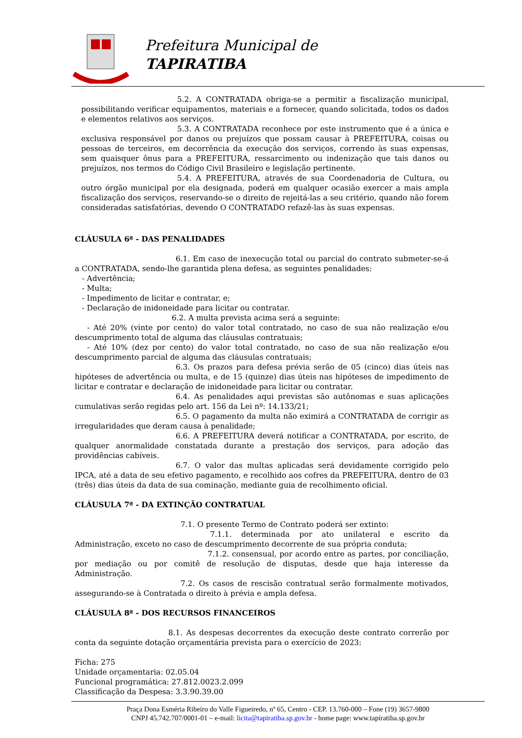Prefeitura Municipal de
TAPIRATIBA
5.2. A CONTRATADA obriga-se a permitir a fiscalização municipal, possibilitando verificar equipamentos, materiais e a fornecer, quando solicitada, todos os dados e elementos relativos aos serviços.
5.3. A CONTRATADA reconhece por este instrumento que é a única e exclusiva responsável por danos ou prejuízos que possam causar à PREFEITURA, coisas ou pessoas de terceiros, em decorrência da execução dos serviços, correndo às suas expensas, sem quaisquer ônus para a PREFEITURA, ressarcimento ou indenização que tais danos ou prejuízos, nos termos do Código Civil Brasileiro e legislação pertinente.
5.4. A PREFEITURA, através de sua Coordenadoria de Cultura, ou outro órgão municipal por ela designada, poderá em qualquer ocasião exercer a mais ampla fiscalização dos serviços, reservando-se o direito de rejeitá-las a seu critério, quando não forem consideradas satisfatórias, devendo O CONTRATADO refazê-las às suas expensas.
CLÁUSULA 6ª - DAS PENALIDADES
6.1. Em caso de inexecução total ou parcial do contrato submeter-se-á a CONTRATADA, sendo-lhe garantida plena defesa, as seguintes penalidades:
- Advertência;
- Multa;
- Impedimento de licitar e contratar, e;
- Declaração de inidoneidade para licitar ou contratar.
6.2. A multa prevista acima será a seguinte:
- Até 20% (vinte por cento) do valor total contratado, no caso de sua não realização e/ou descumprimento total de alguma das cláusulas contratuais;
- Até 10% (dez por cento) do valor total contratado, no caso de sua não realização e/ou descumprimento parcial de alguma das cláusulas contratuais;
6.3. Os prazos para defesa prévia serão de 05 (cinco) dias úteis nas hipóteses de advertência ou multa, e de 15 (quinze) dias úteis nas hipóteses de impedimento de licitar e contratar e declaração de inidoneidade para licitar ou contratar.
6.4. As penalidades aqui previstas são autônomas e suas aplicações cumulativas serão regidas pelo art. 156 da Lei nº: 14.133/21;
6.5. O pagamento da multa não eximirá a CONTRATADA de corrigir as irregularidades que deram causa à penalidade;
6.6. A PREFEITURA deverá notificar a CONTRATADA, por escrito, de qualquer anormalidade constatada durante a prestação dos serviços, para adoção das providências cabíveis.
6.7. O valor das multas aplicadas será devidamente corrigido pelo IPCA, até a data de seu efetivo pagamento, e recolhido aos cofres da PREFEITURA, dentro de 03 (três) dias úteis da data de sua cominação, mediante guia de recolhimento oficial.
CLÁUSULA 7ª - DA EXTINÇÃO CONTRATUAL
7.1. O presente Termo de Contrato poderá ser extinto:
7.1.1. determinada por ato unilateral e escrito da Administração, exceto no caso de descumprimento decorrente de sua própria conduta;
7.1.2. consensual, por acordo entre as partes, por conciliação, por mediação ou por comitê de resolução de disputas, desde que haja interesse da Administração.
7.2. Os casos de rescisão contratual serão formalmente motivados, assegurando-se à Contratada o direito à prévia e ampla defesa.
CLÁUSULA 8ª - DOS RECURSOS FINANCEIROS
8.1. As despesas decorrentes da execução deste contrato correrão por conta da seguinte dotação orçamentária prevista para o exercício de 2023:
Ficha: 275
Unidade orçamentaria: 02.05.04
Funcional programática: 27.812.0023.2.099
Classificação da Despesa: 3.3.90.39.00
Praça Dona Esméria Ribeiro do Valle Figueiredo, nº 65, Centro - CEP. 13.760-000 – Fone (19) 3657-9800
CNPJ 45.742.707/0001-01 – e-mail: licita@tapiratiba.sp.gov.br - home page: www.tapiratiba.sp.gov.br